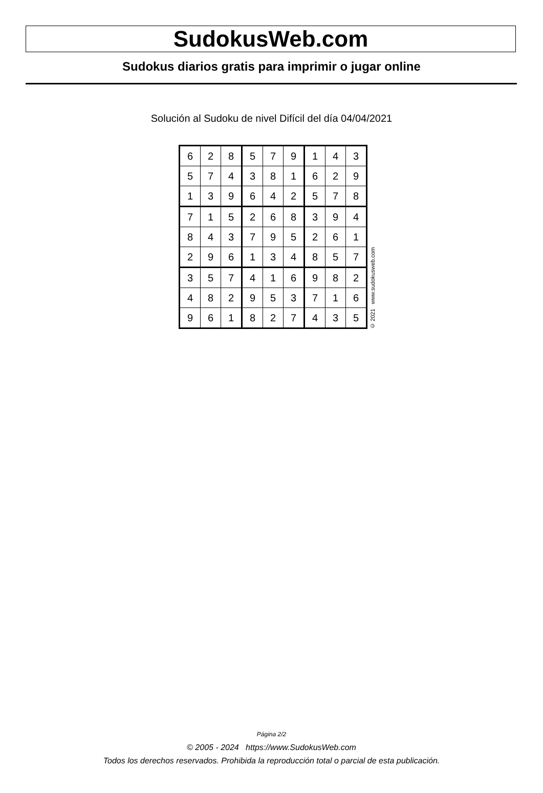SudokusWeb.com
Sudokus diarios gratis para imprimir o jugar online
Solución al Sudoku de nivel Difícil del día 04/04/2021
| 6 | 2 | 8 | 5 | 7 | 9 | 1 | 4 | 3 |
| 5 | 7 | 4 | 3 | 8 | 1 | 6 | 2 | 9 |
| 1 | 3 | 9 | 6 | 4 | 2 | 5 | 7 | 8 |
| 7 | 1 | 5 | 2 | 6 | 8 | 3 | 9 | 4 |
| 8 | 4 | 3 | 7 | 9 | 5 | 2 | 6 | 1 |
| 2 | 9 | 6 | 1 | 3 | 4 | 8 | 5 | 7 |
| 3 | 5 | 7 | 4 | 1 | 6 | 9 | 8 | 2 |
| 4 | 8 | 2 | 9 | 5 | 3 | 7 | 1 | 6 |
| 9 | 6 | 1 | 8 | 2 | 7 | 4 | 3 | 5 |
© 2021 www.sudokusweb.com
Página 2/2
© 2005 - 2024 https://www.SudokusWeb.com
Todos los derechos reservados. Prohibida la reproducción total o parcial de esta publicación.